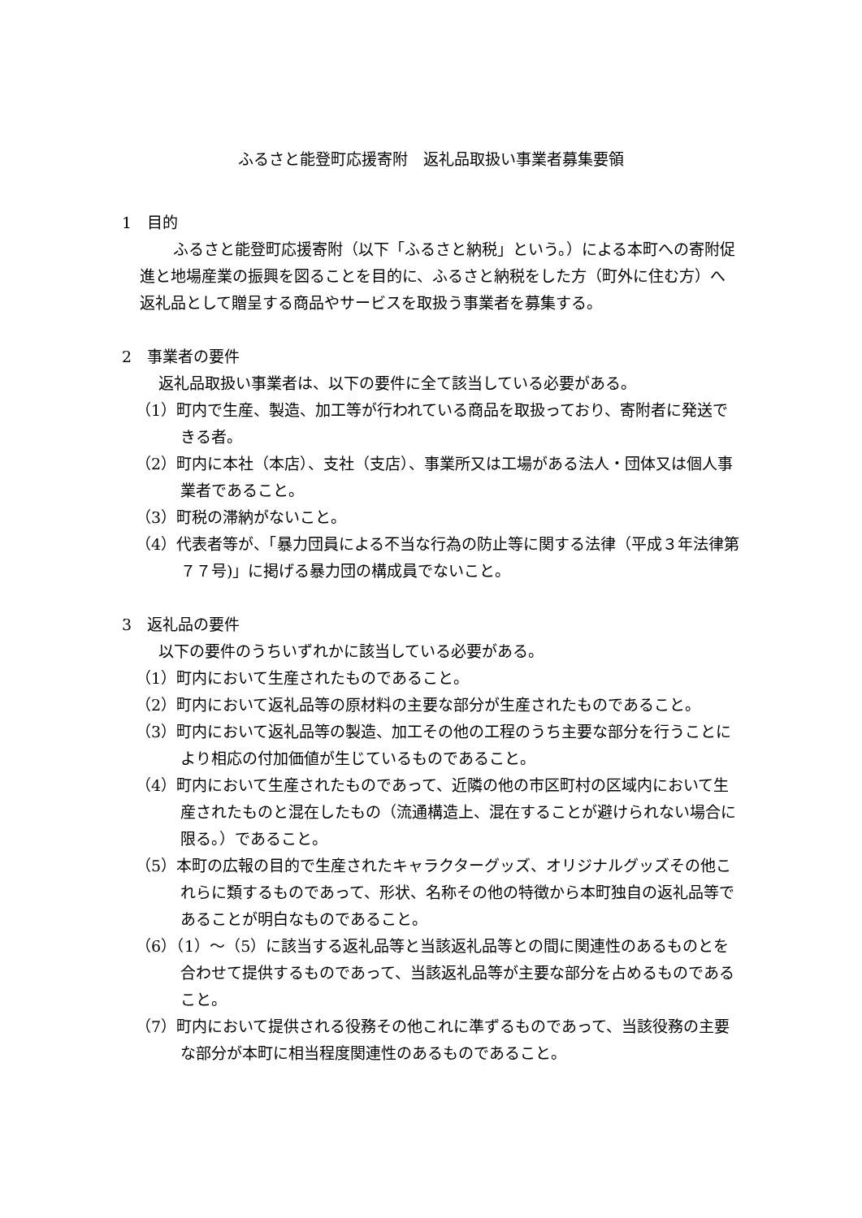ふるさと能登町応援寄附　返礼品取扱い事業者募集要領
1　目的
　ふるさと能登町応援寄附（以下「ふるさと納税」という。）による本町への寄附促進と地場産業の振興を図ることを目的に、ふるさと納税をした方（町外に住む方）へ返礼品として贈呈する商品やサービスを取扱う事業者を募集する。
2　事業者の要件
返礼品取扱い事業者は、以下の要件に全て該当している必要がある。
（1）町内で生産、製造、加工等が行われている商品を取扱っており、寄附者に発送できる者。
（2）町内に本社（本店）、支社（支店）、事業所又は工場がある法人・団体又は個人事業者であること。
（3）町税の滞納がないこと。
（4）代表者等が、「暴力団員による不当な行為の防止等に関する法律（平成３年法律第７７号)」に掲げる暴力団の構成員でないこと。
3　返礼品の要件
以下の要件のうちいずれかに該当している必要がある。
（1）町内において生産されたものであること。
（2）町内において返礼品等の原材料の主要な部分が生産されたものであること。
（3）町内において返礼品等の製造、加工その他の工程のうち主要な部分を行うことにより相応の付加価値が生じているものであること。
（4）町内において生産されたものであって、近隣の他の市区町村の区域内において生産されたものと混在したもの（流通構造上、混在することが避けられない場合に限る。）であること。
（5）本町の広報の目的で生産されたキャラクターグッズ、オリジナルグッズその他これらに類するものであって、形状、名称その他の特徴から本町独自の返礼品等であることが明白なものであること。
（6）（1）～（5）に該当する返礼品等と当該返礼品等との間に関連性のあるものとを合わせて提供するものであって、当該返礼品等が主要な部分を占めるものであること。
（7）町内において提供される役務その他これに準ずるものであって、当該役務の主要な部分が本町に相当程度関連性のあるものであること。